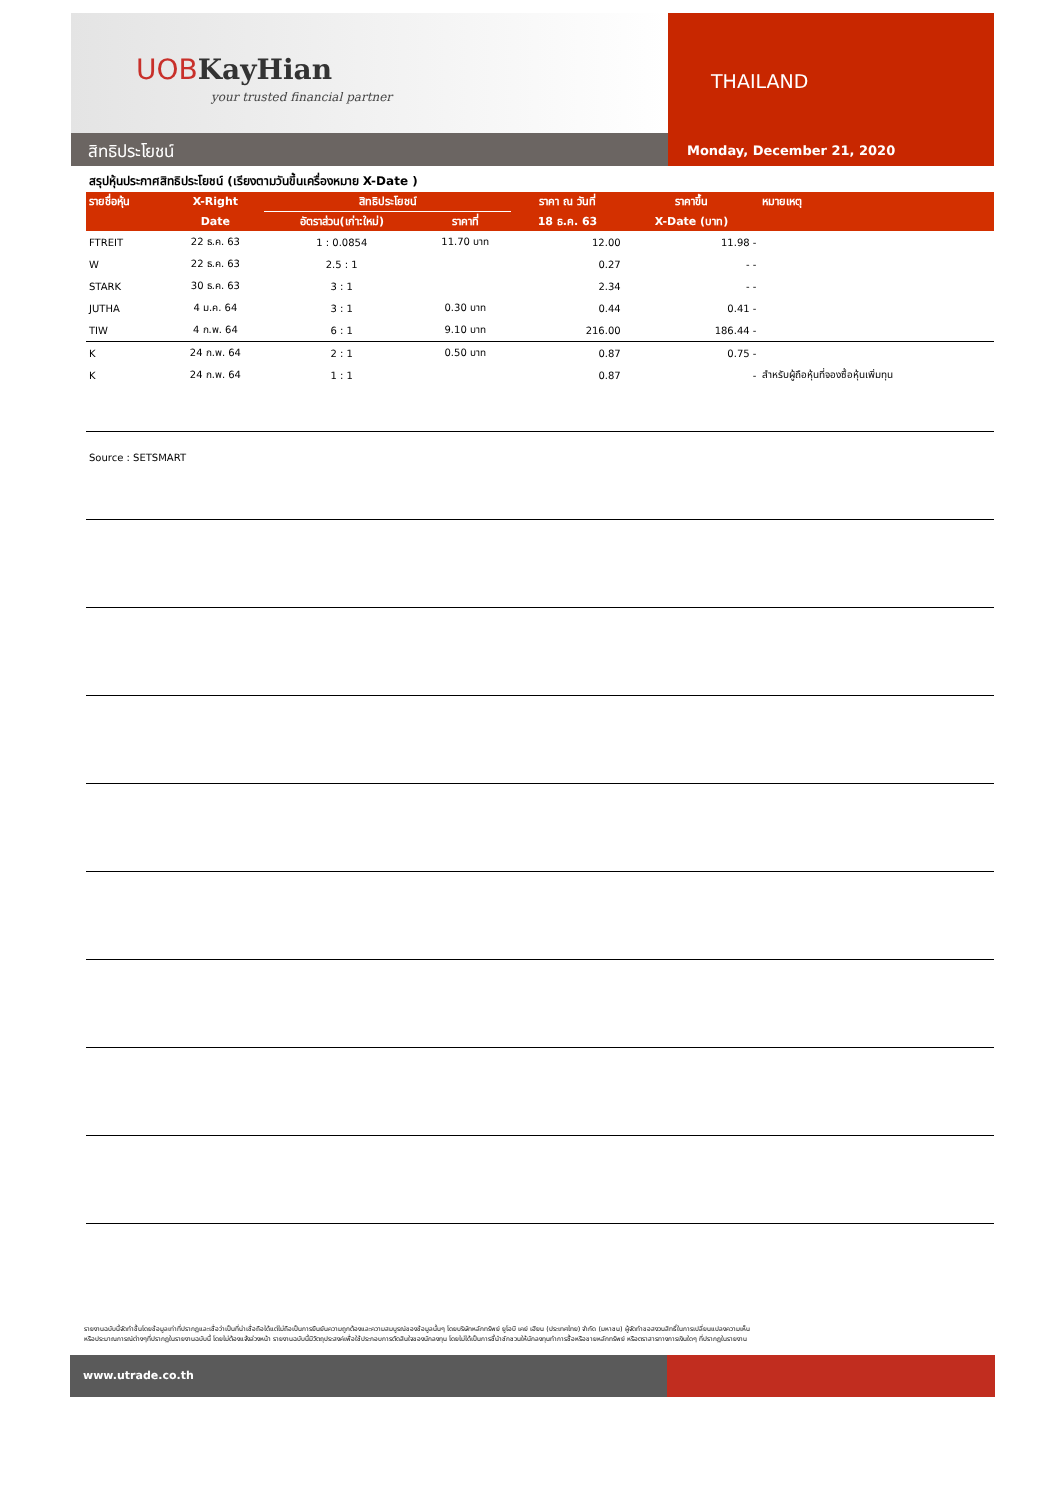UOBKayHian
your trusted financial partner
สิทธิประโยชน์
THAILAND
Monday, December 21, 2020
สรุปหุ้นประกาศสิทธิประโยชน์ (เรียงตามวันขึ้นเครื่องหมาย X-Date )
| รายชื่อหุ้น | X-Right | สิทธิประโยชน์ | | ราคา ณ วันที่ | ราคาขึ้น | หมายเหตุ |
| --- | --- | --- | --- | --- | --- | --- |
| | Date | อัตราส่วน(เก่า:ใหม่) | ราคาที่ | 18 ธ.ค. 63 | X-Date (บาท) | |
| FTREIT | 22 ธ.ค. 63 | 1 : 0.0854 | 11.70 บาท | 12.00 | 11.98 - | |
| W | 22 ธ.ค. 63 | 2.5 : 1 | | 0.27 | - - | |
| STARK | 30 ธ.ค. 63 | 3 : 1 | | 2.34 | - - | |
| JUTHA | 4 ม.ค. 64 | 3 : 1 | 0.30 บาท | 0.44 | 0.41 - | |
| TIW | 4 ก.พ. 64 | 6 : 1 | 9.10 บาท | 216.00 | 186.44 - | |
| K | 24 ก.พ. 64 | 2 : 1 | 0.50 บาท | 0.87 | 0.75 - | |
| K | 24 ก.พ. 64 | 1 : 1 | | 0.87 | - | สำหรับผู้ถือหุ้นที่จองซื้อหุ้นเพิ่มทุน |
Source : SETSMART
รายงานฉบับนี้จัดทำขึ้นโดยข้อมูลเท่าที่ปรากฏและเชื่อว่าเป็นที่น่าเชื่อถือได้แต่ไม่ถือเป็นการยืนยันความถูกต้องและความสมบูรณ์ของข้อมูลนั้นๆ โดยบริษัทหลักทรัพย์ ยูโอบี เคย์ เฮียน (ประเทศไทย) จำกัด (มหาชน) ผู้จัดทำขอสงวนสิทธิ์ในการเปลี่ยนแปลงความเห็น
หรือประมาณการณ์ต่างๆที่ปรากฏในรายงานฉบับนี้ โดยไม่ต้องแจ้งล่วงหน้า รายงานฉบับนี้มีวัตถุประสงค์เพื่อใช้ประกอบการตัดสินใจของนักลงทุน โดยไม่ได้เป็นการชี้นำชักชวนให้นักลงทุนทำการซื้อหรือขายหลักทรัพย์ หรือตราสารทางการเงินใดๆ ที่ปรากฏในรายงาน
www.utrade.co.th